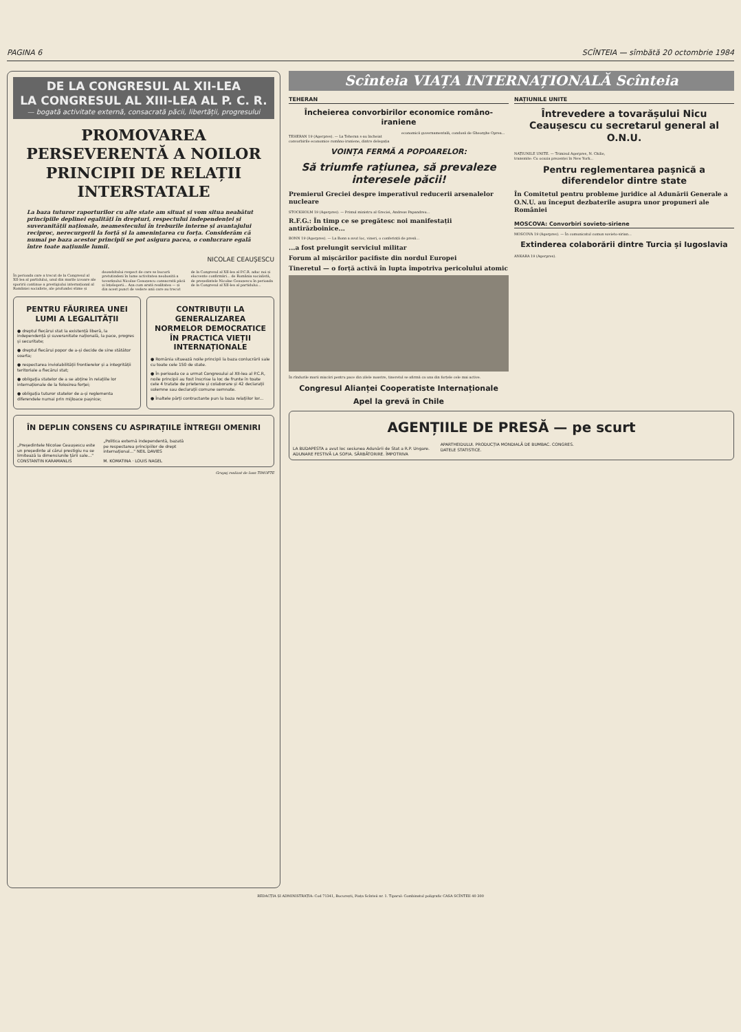PAGINA 6 SCÎNTEIA — sîmbătă 20 octombrie 1984
DE LA CONGRESUL AL XII-LEA
LA CONGRESUL AL XIII-LEA AL P. C. R.
— bogată activitate externă, consacrată păcii, libertății, progresului
PROMOVAREA PERSEVERENTĂ A NOILOR PRINCIPII DE RELAȚII INTERSTATALE
La baza tuturor raporturilor cu alte state am situat și vom situa neabătut principiile deplinei egalități în drepturi, respectului independenței și suveranității naționale, neamestecului în treburile interne și avantajului reciproc, nerecurgerii la forță și la amenințarea cu forța. Considerăm că numai pe baza acestor principii se pot asigura pacea, o conlucrare egală între toate națiunile lumii.
NICOLAE CEAUȘESCU
În perioada care a trecut de la Congresul al XII-lea al partidului, unul din marile izvoare ale sporirii continue a prestigiului internațional al României socialiste, ale profundei stime și deosebitului respect de care se bucură pretutindeni în lume activitatea neobosită a tovarășului Nicolae Ceaușescu consacrată păcii și înțelegerii... Așa cum arată realitatea — și din acest punct de vedere anii care au trecut de la Congresul al XII-lea al P.C.R. aduc noi și elocvente confirmări... de România socialistă, de președintele Nicolae Ceaușescu în perioada de la Congresul al XII-lea al partidului...
PENTRU FĂURIREA UNEI LUMI A LEGALITĂȚII
● dreptul fiecărui stat la existență liberă, la independență și suveranitate națională, la pace, progres și securitate;
● dreptul fiecărui popor de a-și decide de sine stătător soarta;
● respectarea inviolabilității frontierelor și a integrității teritoriale a fiecărui stat;
● obligația statelor de a se abține în relațiile lor internaționale de la folosirea forței;
● obligația tuturor statelor de a-și reglementa diferendele numai prin mijloace pașnice;
CONTRIBUȚII LA GENERALIZAREA NORMELOR DEMOCRATICE ÎN PRACTICA VIEȚII INTERNAȚIONALE
● România situează noile principii la baza conlucrării sale cu toate cele 150 de state.
● În perioada ce a urmat Congresului al XII-lea al P.C.R, noile principii au fost înscrise la loc de frunte în toate cele 4 tratate de prietenie și colaborare și 42 declarații solemne sau declarații comune semnate.
● Înaltele părți contractante pun la baza relațiilor lor...
ÎN DEPLIN CONSENS CU ASPIRAȚIILE ÎNTREGII OMENIRI
„Președintele Nicolae Ceaușescu este un președinte al cărui prestigiu nu se limitează la dimensiunile țării sale..." CONSTANTIN KARAMANLIS
„Politica externă independentă, bazată pe respectarea principiilor de drept internațional..." NEIL DAVIES
M. KOMATINA · LOUIS NAGEL
Grupaj realizat de Ioan TIMOFTE
Scînteia VIAȚA INTERNAȚIONALĂ Scînteia
TEHERAN
Încheierea convorbirilor economice româno-iraniene
TEHERAN 19 (Agerpres). — La Teheran s-au încheiat convorbirile economice româno-iraniene, dintre delegația economică guvernamentală, condusă de Gheorghe Oprea...
VOINȚA FERMĂ A POPOARELOR:
Să triumfe rațiunea, să prevaleze interesele păcii!
Premierul Greciei despre imperativul reducerii arsenalelor nucleare
STOCKHOLM 19 (Agerpres). — Primul ministru al Greciei, Andreas Papandreu...
R.F.G.: În timp ce se pregătesc noi manifestații antirăzboinice...
BONN 19 (Agerpres). — La Bonn a avut loc, vineri, o conferință de presă...
...a fost prelungit serviciul militar
Forum al mișcărilor pacifiste din nordul Europei
Tineretul — o forță activă în lupta împotriva pericolului atomic
În rîndurile marii mișcări pentru pace din zilele noastre, tineretul se afirmă ca una din forțele cele mai active.
Congresul Alianței Cooperatiste Internaționale
Apel la grevă în Chile
NAȚIUNILE UNITE
Întrevedere a tovarășului Nicu Ceaușescu cu secretarul general al O.N.U.
NAȚIUNILE UNITE. — Trimisul Agerpres, N. Chilie, transmite: Cu ocazia prezenței în New York...
Pentru reglementarea pașnică a diferendelor dintre state
În Comitetul pentru probleme juridice al Adunării Generale a O.N.U. au început dezbaterile asupra unor propuneri ale României
MOSCOVA: Convorbiri sovieto-siriene
MOSCOVA 19 (Agerpres). — În comunicatul comun sovieto-sirian...
Extinderea colaborării dintre Turcia și Iugoslavia
ANKARA 19 (Agerpres).
AGENȚIILE DE PRESĂ — pe scurt
LA BUDAPESTA a avut loc sesiunea Adunării de Stat a R.P. Ungare. ADUNARE FESTIVĂ LA SOFIA. SĂRBĂTORIRE. ÎMPOTRIVA APARTHEIDULUI. PRODUCȚIA MONDIALĂ DE BUMBAC. CONGRES. DATELE STATISTICE.
REDACȚIA ȘI ADMINISTRAȚIA: Cod 71341, București, Piața Scînteii nr. 1. Tiparul: Combinatul poligrafic CASA SCÎNTEII 40 300